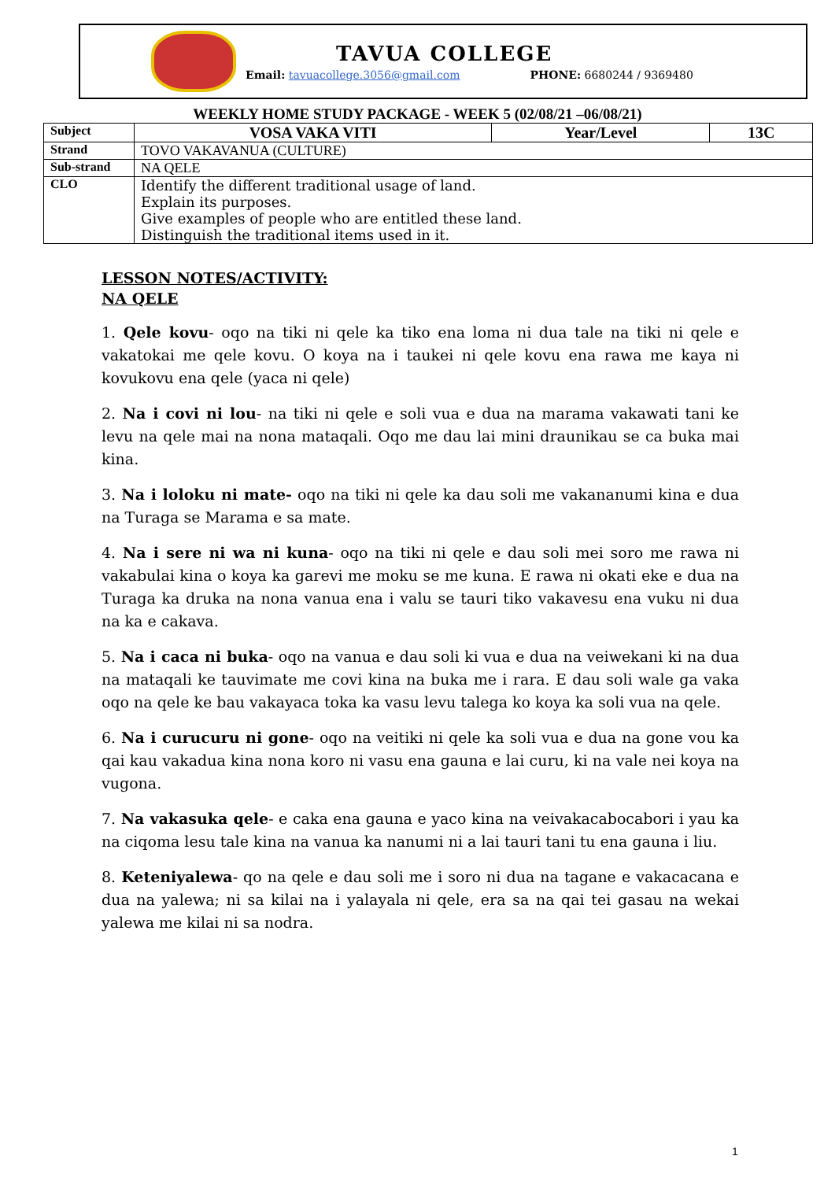TAVUA COLLEGE
Email: tavuacollege.3056@gmail.com PHONE: 6680244 / 9369480
WEEKLY HOME STUDY PACKAGE - WEEK 5 (02/08/21 –06/08/21)
| Subject | VOSA VAKA VITI | Year/Level | 13C |
| Strand | TOVO VAKAVANUA (CULTURE) | | |
| Sub-strand | NA QELE | | |
| CLO | Identify the different traditional usage of land. Explain its purposes. Give examples of people who are entitled these land. Distinguish the traditional items used in it. | | |
LESSON NOTES/ACTIVITY:
NA QELE
1. Qele kovu- oqo na tiki ni qele ka tiko ena loma ni dua tale na tiki ni qele e vakatokai me qele kovu. O koya na i taukei ni qele kovu ena rawa me kaya ni kovukovu ena qele (yaca ni qele)
2. Na i covi ni lou- na tiki ni qele e soli vua e dua na marama vakawati tani ke levu na qele mai na nona mataqali. Oqo me dau lai mini draunikau se ca buka mai kina.
3. Na i loloku ni mate- oqo na tiki ni qele ka dau soli me vakananumi kina e dua na Turaga se Marama e sa mate.
4. Na i sere ni wa ni kuna- oqo na tiki ni qele e dau soli mei soro me rawa ni vakabulai kina o koya ka garevi me moku se me kuna. E rawa ni okati eke e dua na Turaga ka druka na nona vanua ena i valu se tauri tiko vakavesu ena vuku ni dua na ka e cakava.
5. Na i caca ni buka- oqo na vanua e dau soli ki vua e dua na veiwekani ki na dua na mataqali ke tauvimate me covi kina na buka me i rara. E dau soli wale ga vaka oqo na qele ke bau vakayaca toka ka vasu levu talega ko koya ka soli vua na qele.
6. Na i curucuru ni gone- oqo na veitiki ni qele ka soli vua e dua na gone vou ka qai kau vakadua kina nona koro ni vasu ena gauna e lai curu, ki na vale nei koya na vugona.
7. Na vakasuka qele- e caka ena gauna e yaco kina na veivakacabocabori i yau ka na ciqoma lesu tale kina na vanua ka nanumi ni a lai tauri tani tu ena gauna i liu.
8. Keteniyalewa- qo na qele e dau soli me i soro ni dua na tagane e vakacacana e dua na yalewa; ni sa kilai na i yalayala ni qele, era sa na qai tei gasau na wekai yalewa me kilai ni sa nodra.
1